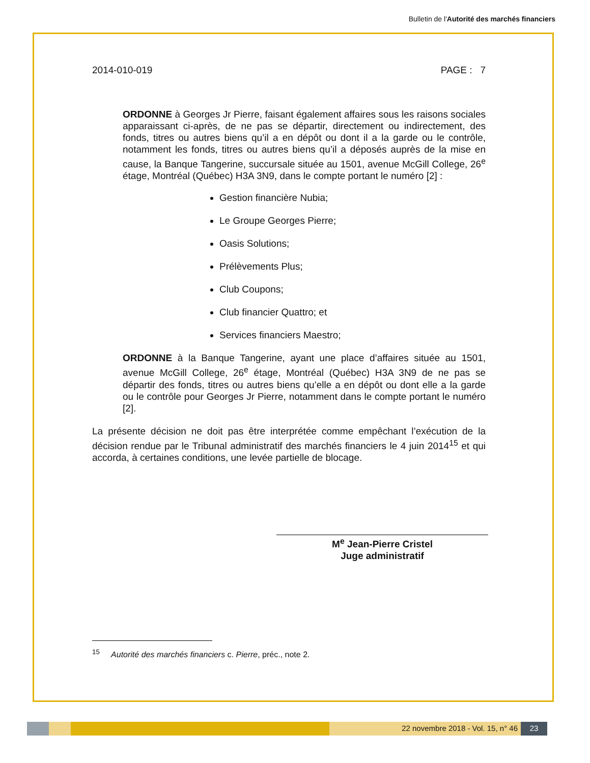Bulletin de l'Autorité des marchés financiers
2014-010-019 PAGE : 7
ORDONNE à Georges Jr Pierre, faisant également affaires sous les raisons sociales apparaissant ci-après, de ne pas se départir, directement ou indirectement, des fonds, titres ou autres biens qu’il a en dépôt ou dont il a la garde ou le contrôle, notamment les fonds, titres ou autres biens qu’il a déposés auprès de la mise en cause, la Banque Tangerine, succursale située au 1501, avenue McGill College, 26<sup>e</sup> étage, Montréal (Québec) H3A 3N9, dans le compte portant le numéro [2] :
Gestion financière Nubia;
Le Groupe Georges Pierre;
Oasis Solutions;
Prélèvements Plus;
Club Coupons;
Club financier Quattro; et
Services financiers Maestro;
ORDONNE à la Banque Tangerine, ayant une place d’affaires située au 1501, avenue McGill College, 26<sup>e</sup> étage, Montréal (Québec) H3A 3N9 de ne pas se départir des fonds, titres ou autres biens qu’elle a en dépôt ou dont elle a la garde ou le contrôle pour Georges Jr Pierre, notamment dans le compte portant le numéro [2].
La présente décision ne doit pas être interprétée comme empêchant l’exécution de la décision rendue par le Tribunal administratif des marchés financiers le 4 juin 2014<sup>15</sup> et qui accorda, à certaines conditions, une levée partielle de blocage.
M<sup>e</sup> Jean-Pierre Cristel
Juge administratif
<sup>15</sup> Autorité des marchés financiers c. Pierre, préc., note 2.
22 novembre 2018 - Vol. 15, n° 46 23